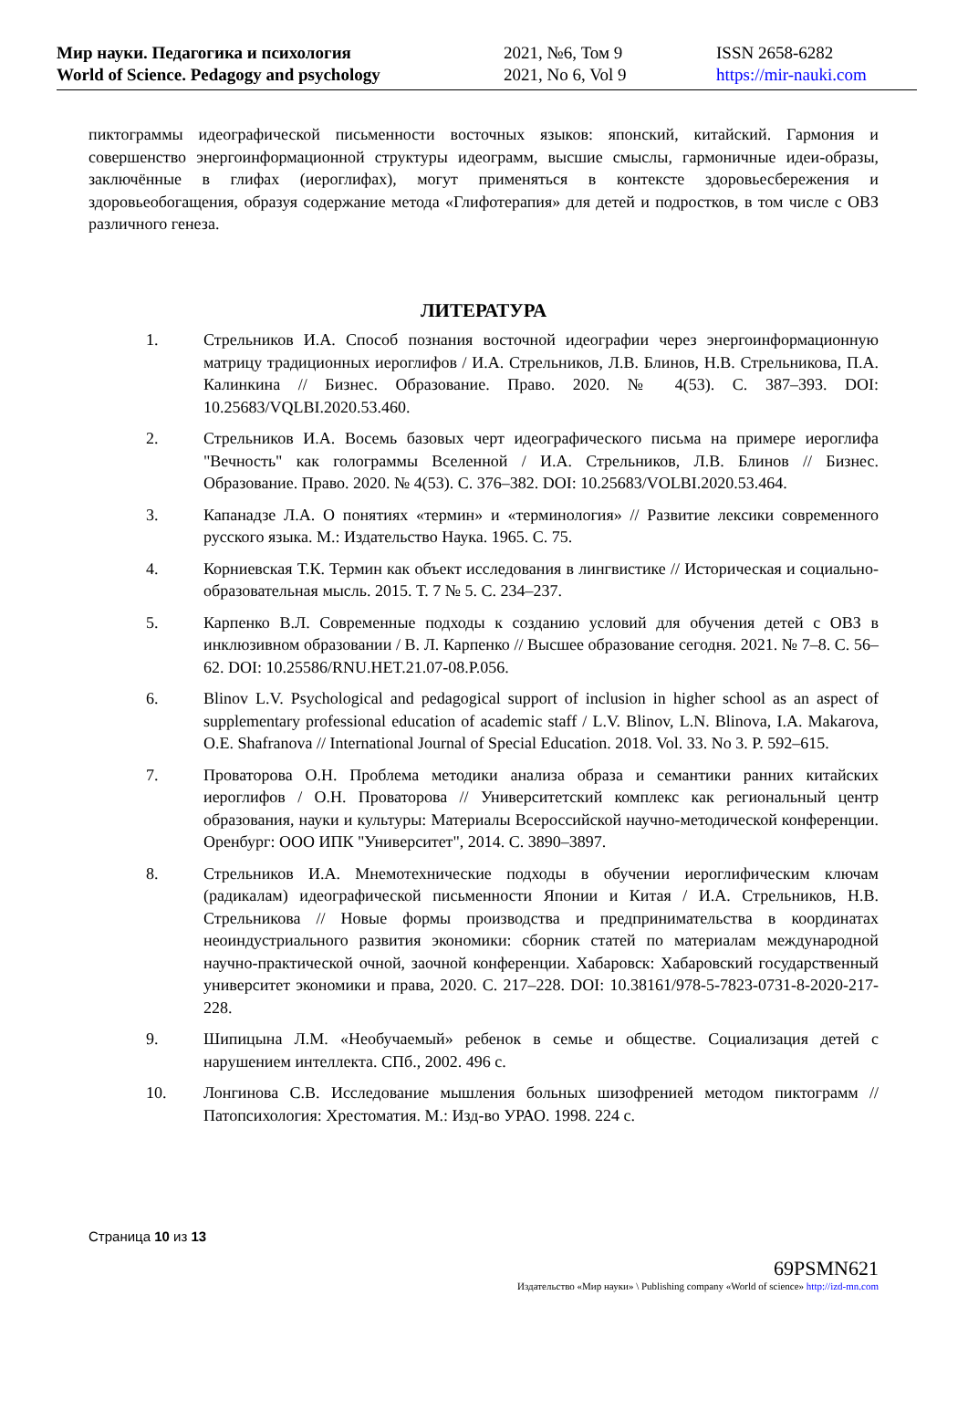Мир науки. Педагогика и психология
World of Science. Pedagogy and psychology
2021, №6, Том 9
2021, No 6, Vol 9
ISSN 2658-6282
https://mir-nauki.com
пиктограммы идеографической письменности восточных языков: японский, китайский. Гармония и совершенство энергоинформационной структуры идеограмм, высшие смыслы, гармоничные идеи-образы, заключённые в глифах (иероглифах), могут применяться в контексте здоровьесбережения и здоровьеобогащения, образуя содержание метода «Глифотерапия» для детей и подростков, в том числе с ОВЗ различного генеза.
ЛИТЕРАТУРА
1. Стрельников И.А. Способ познания восточной идеографии через энергоинформационную матрицу традиционных иероглифов / И.А. Стрельников, Л.В. Блинов, Н.В. Стрельникова, П.А. Калинкина // Бизнес. Образование. Право. 2020. № 4(53). С. 387–393. DOI: 10.25683/VQLBI.2020.53.460.
2. Стрельников И.А. Восемь базовых черт идеографического письма на примере иероглифа "Вечность" как голограммы Вселенной / И.А. Стрельников, Л.В. Блинов // Бизнес. Образование. Право. 2020. № 4(53). С. 376–382. DOI: 10.25683/VOLBI.2020.53.464.
3. Капанадзе Л.А. О понятиях «термин» и «терминология» // Развитие лексики современного русского языка. М.: Издательство Наука. 1965. С. 75.
4. Корниевская Т.К. Термин как объект исследования в лингвистике // Историческая и социально-образовательная мысль. 2015. Т. 7 № 5. С. 234–237.
5. Карпенко В.Л. Современные подходы к созданию условий для обучения детей с ОВЗ в инклюзивном образовании / В. Л. Карпенко // Высшее образование сегодня. 2021. № 7–8. С. 56–62. DOI: 10.25586/RNU.HET.21.07-08.P.056.
6. Blinov L.V. Psychological and pedagogical support of inclusion in higher school as an aspect of supplementary professional education of academic staff / L.V. Blinov, L.N. Blinova, I.A. Makarova, O.E. Shafranova // International Journal of Special Education. 2018. Vol. 33. No 3. P. 592–615.
7. Проваторова О.Н. Проблема методики анализа образа и семантики ранних китайских иероглифов / О.Н. Проваторова // Университетский комплекс как региональный центр образования, науки и культуры: Материалы Всероссийской научно-методической конференции. Оренбург: ООО ИПК "Университет", 2014. С. 3890–3897.
8. Стрельников И.А. Мнемотехнические подходы в обучении иероглифическим ключам (радикалам) идеографической письменности Японии и Китая / И.А. Стрельников, Н.В. Стрельникова // Новые формы производства и предпринимательства в координатах неоиндустриального развития экономики: сборник статей по материалам международной научно-практической очной, заочной конференции. Хабаровск: Хабаровский государственный университет экономики и права, 2020. С. 217–228. DOI: 10.38161/978-5-7823-0731-8-2020-217-228.
9. Шипицына Л.М. «Необучаемый» ребенок в семье и обществе. Социализация детей с нарушением интеллекта. СПб., 2002. 496 с.
10. Лонгинова С.В. Исследование мышления больных шизофренией методом пиктограмм // Патопсихология: Хрестоматия. М.: Изд-во УРАО. 1998. 224 с.
Страница 10 из 13
69PSMN621
Издательство «Мир науки» \ Publishing company «World of science» http://izd-mn.com